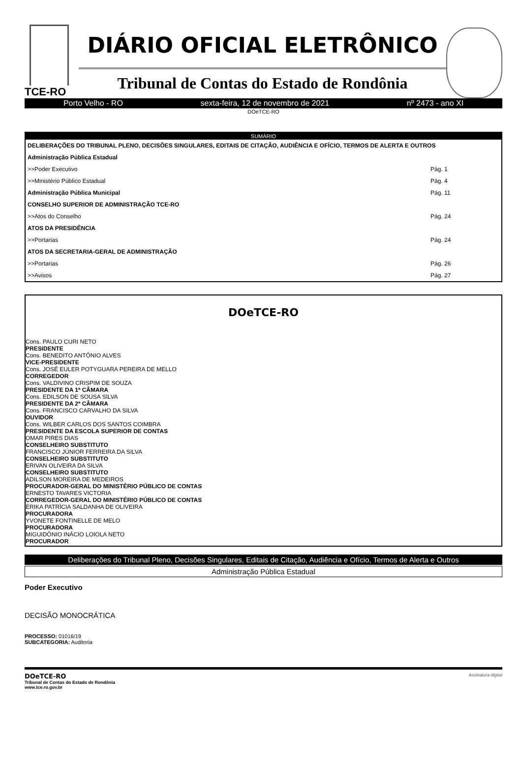TCE-RO
DIÁRIO OFICIAL ELETRÔNICO
Tribunal de Contas do Estado de Rondônia
Porto Velho - RO sexta-feira, 12 de novembro de 2021 nº 2473 - ano XI
DOeTCE-RO
| SUMÁRIO | |
| --- | --- |
| DELIBERAÇÕES DO TRIBUNAL PLENO, DECISÕES SINGULARES, EDITAIS DE CITAÇÃO, AUDIÊNCIA E OFÍCIO, TERMOS DE ALERTA E OUTROS | |
| Administração Pública Estadual | |
| >>Poder Executivo | Pág. 1 |
| >>Ministério Público Estadual | Pág. 4 |
| Administração Pública Municipal | Pág. 11 |
| CONSELHO SUPERIOR DE ADMINISTRAÇÃO TCE-RO | |
| >>Atos do Conselho | Pág. 24 |
| ATOS DA PRESIDÊNCIA | |
| >>Portarias | Pág. 24 |
| ATOS DA SECRETARIA-GERAL DE ADMINISTRAÇÃO | |
| >>Portarias | Pág. 26 |
| >>Avisos | Pág. 27 |
DOeTCE-RO
Cons. PAULO CURI NETO
PRESIDENTE
Cons. BENEDITO ANTÔNIO ALVES
VICE-PRESIDENTE
Cons. JOSÉ EULER POTYGUARA PEREIRA DE MELLO
CORREGEDOR
Cons. VALDIVINO CRISPIM DE SOUZA
PRESIDENTE DA 1ª CÂMARA
Cons. EDILSON DE SOUSA SILVA
PRESIDENTE DA 2ª CÂMARA
Cons. FRANCISCO CARVALHO DA SILVA
OUVIDOR
Cons. WILBER CARLOS DOS SANTOS COIMBRA
PRESIDENTE DA ESCOLA SUPERIOR DE CONTAS
OMAR PIRES DIAS
CONSELHEIRO SUBSTITUTO
FRANCISCO JÚNIOR FERREIRA DA SILVA
CONSELHEIRO SUBSTITUTO
ERIVAN OLIVEIRA DA SILVA
CONSELHEIRO SUBSTITUTO
ADILSON MOREIRA DE MEDEIROS
PROCURADOR-GERAL DO MINISTÉRIO PÚBLICO DE CONTAS
ERNESTO TAVARES VICTORIA
CORREGEDOR-GERAL DO MINISTÉRIO PÚBLICO DE CONTAS
ÉRIKA PATRÍCIA SALDANHA DE OLIVEIRA
PROCURADORA
YVONETE FONTINELLE DE MELO
PROCURADORA
MIGUIDÔNIO INÁCIO LOIOLA NETO
PROCURADOR
Deliberações do Tribunal Pleno, Decisões Singulares, Editais de Citação, Audiência e Ofício, Termos de Alerta e Outros
Administração Pública Estadual
Poder Executivo
DECISÃO MONOCRÁTICA
PROCESSO: 01016/19
SUBCATEGORIA: Auditoria
DOeTCE-RO
Tribunal de Contas do Estado de Rondônia
www.tce.ro.gov.br
Assinatura digital